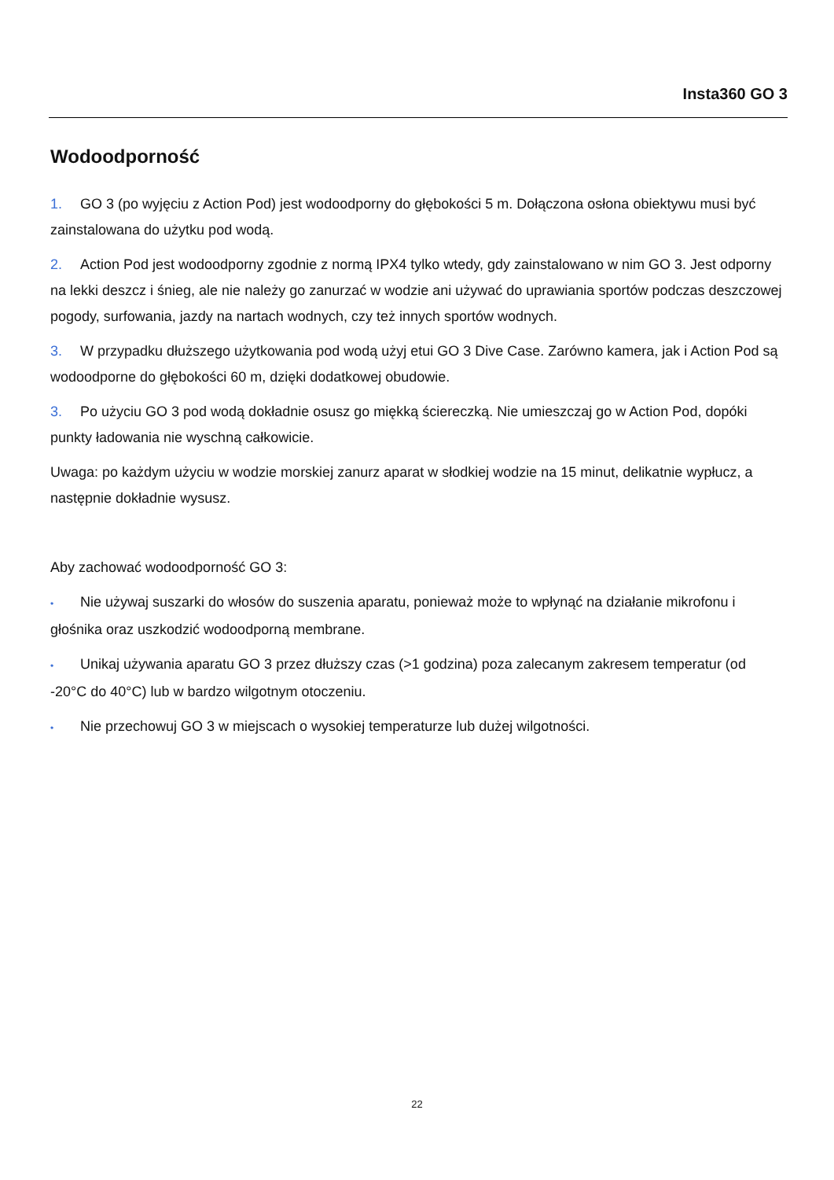Insta360 GO 3
Wodoodporność
1. GO 3 (po wyjęciu z Action Pod) jest wodoodporny do głębokości 5 m. Dołączona osłona obiektywu musi być zainstalowana do użytku pod wodą.
2. Action Pod jest wodoodporny zgodnie z normą IPX4 tylko wtedy, gdy zainstalowano w nim GO 3. Jest odporny na lekki deszcz i śnieg, ale nie należy go zanurzać w wodzie ani używać do uprawiania sportów podczas deszczowej pogody, surfowania, jazdy na nartach wodnych, czy też innych sportów wodnych.
3. W przypadku dłuższego użytkowania pod wodą użyj etui GO 3 Dive Case. Zarówno kamera, jak i Action Pod są wodoodporne do głębokości 60 m, dzięki dodatkowej obudowie.
3. Po użyciu GO 3 pod wodą dokładnie osusz go miękką ściereczką. Nie umieszczaj go w Action Pod, dopóki punkty ładowania nie wyschną całkowicie.
Uwaga: po każdym użyciu w wodzie morskiej zanurz aparat w słodkiej wodzie na 15 minut, delikatnie wypłucz, a następnie dokładnie wysusz.
Aby zachować wodoodporność GO 3:
• Nie używaj suszarki do włosów do suszenia aparatu, ponieważ może to wpłynąć na działanie mikrofonu i głośnika oraz uszkodzić wodoodporną membrane.
• Unikaj używania aparatu GO 3 przez dłuższy czas (>1 godzina) poza zalecanym zakresem temperatur (od -20°C do 40°C) lub w bardzo wilgotnym otoczeniu.
• Nie przechowuj GO 3 w miejscach o wysokiej temperaturze lub dużej wilgotności.
22